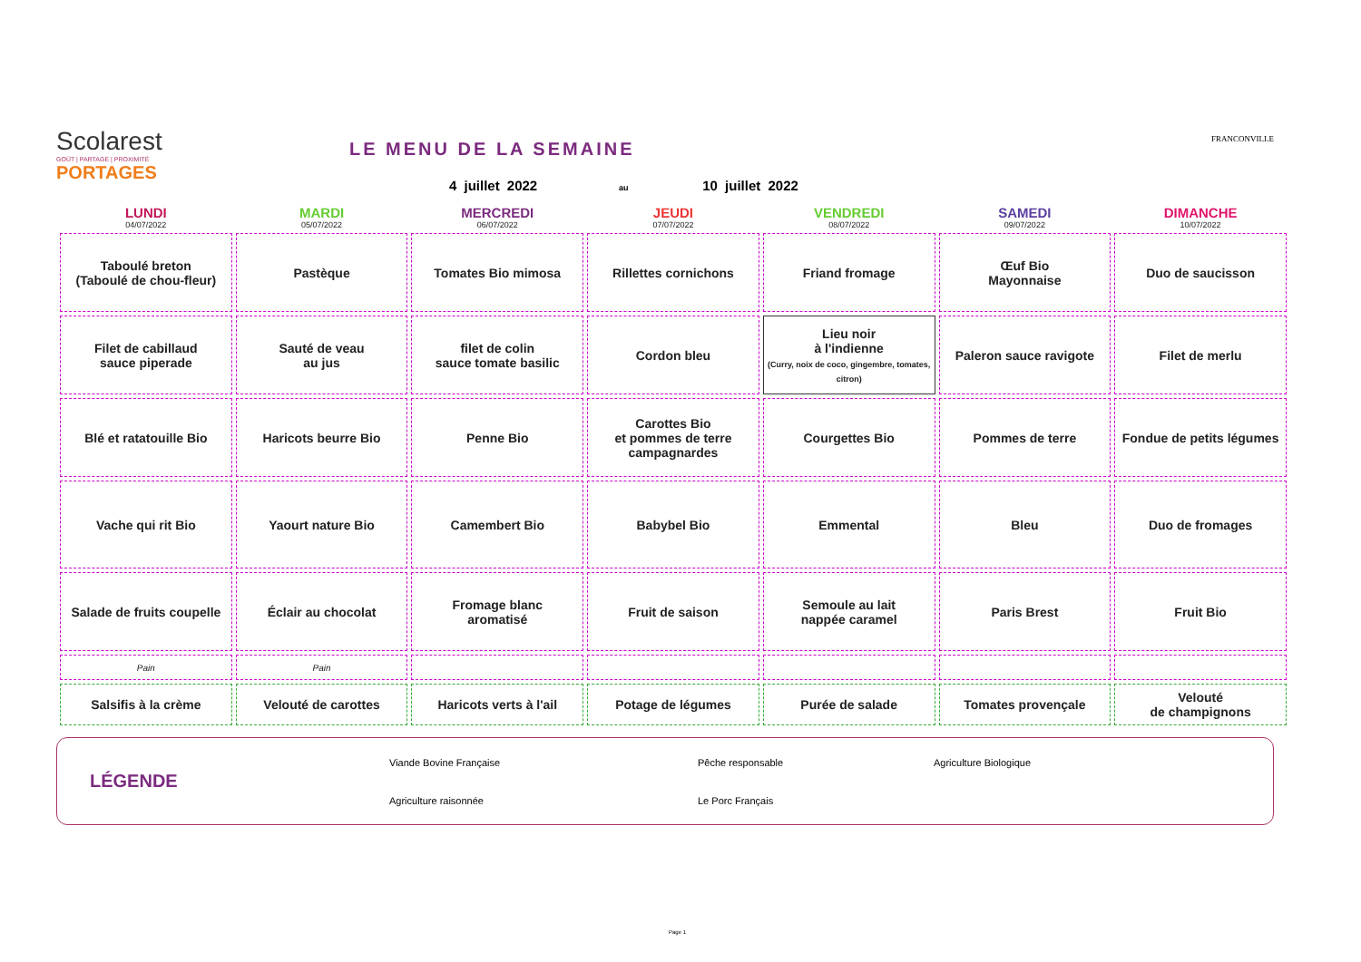Scolarest
GOÛT | PARTAGE | PROXIMITÉ
PORTAGES
LE MENU DE LA SEMAINE
4 juillet 2022 au 10 juillet 2022
FRANCONVILLE
| LUNDI 04/07/2022 | MARDI 05/07/2022 | MERCREDI 06/07/2022 | JEUDI 07/07/2022 | VENDREDI 08/07/2022 | SAMEDI 09/07/2022 | DIMANCHE 10/07/2022 |
| --- | --- | --- | --- | --- | --- | --- |
| Taboulé breton (Taboulé de chou-fleur) | Pastèque | Tomates Bio mimosa | Rillettes cornichons | Friand fromage | Œuf Bio Mayonnaise | Duo de saucisson |
| Filet de cabillaud sauce piperade | Sauté de veau au jus | filet de colin sauce tomate basilic | Cordon bleu | Lieu noir à l'indienne (Curry, noix de coco, gingembre, tomates, citron) | Paleron sauce ravigote | Filet de merlu |
| Blé et ratatouille Bio | Haricots beurre Bio | Penne Bio | Carottes Bio et pommes de terre campagnardes | Courgettes Bio | Pommes de terre | Fondue de petits légumes |
| Vache qui rit Bio | Yaourt nature Bio | Camembert Bio | Babybel Bio | Emmental | Bleu | Duo de fromages |
| Salade de fruits coupelle | Éclair au chocolat | Fromage blanc aromatisé | Fruit de saison | Semoule au lait nappée caramel | Paris Brest | Fruit Bio |
| Pain | Pain | | | | | |
| Salsifis à la crème | Velouté de carottes | Haricots verts à l'ail | Potage de légumes | Purée de salade | Tomates provençale | Velouté de champignons |
LÉGENDE
Viande Bovine Française Pêche responsable Agriculture Biologique Agriculture raisonnée Le Porc Français
Page 1